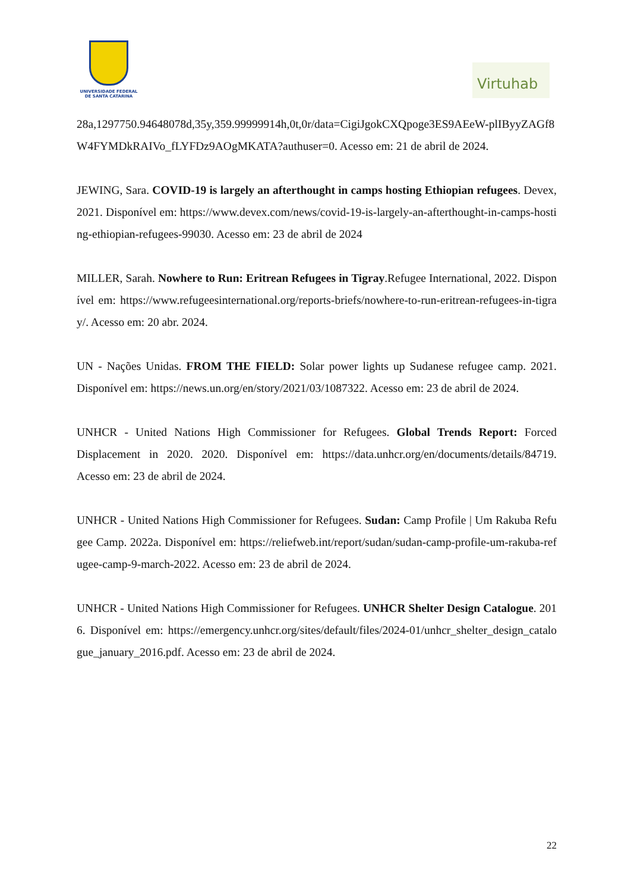UNIVERSIDADE FEDERAL
DE SANTA CATARINA
Virtuhab
28a,1297750.94648078d,35y,359.99999914h,0t,0r/data=CigiJgokCXQpoge3ES9AEeW-plIByyZAGf8W4FYMDkRAIVo_fLYFDz9AOgMKATA?authuser=0. Acesso em: 21 de abril de 2024.
JEWING, Sara. COVID-19 is largely an afterthought in camps hosting Ethiopian refugees. Devex, 2021. Disponível em: https://www.devex.com/news/covid-19-is-largely-an-afterthought-in-camps-hosting-ethiopian-refugees-99030. Acesso em: 23 de abril de 2024
MILLER, Sarah. Nowhere to Run: Eritrean Refugees in Tigray.Refugee International, 2022. Disponível em: https://www.refugeesinternational.org/reports-briefs/nowhere-to-run-eritrean-refugees-in-tigray/. Acesso em: 20 abr. 2024.
UN - Nações Unidas. FROM THE FIELD: Solar power lights up Sudanese refugee camp. 2021. Disponível em: https://news.un.org/en/story/2021/03/1087322. Acesso em: 23 de abril de 2024.
UNHCR - United Nations High Commissioner for Refugees. Global Trends Report: Forced Displacement in 2020. 2020. Disponível em: https://data.unhcr.org/en/documents/details/84719. Acesso em: 23 de abril de 2024.
UNHCR - United Nations High Commissioner for Refugees. Sudan: Camp Profile | Um Rakuba Refugee Camp. 2022a. Disponível em: https://reliefweb.int/report/sudan/sudan-camp-profile-um-rakuba-refugee-camp-9-march-2022. Acesso em: 23 de abril de 2024.
UNHCR - United Nations High Commissioner for Refugees. UNHCR Shelter Design Catalogue. 2016. Disponível em: https://emergency.unhcr.org/sites/default/files/2024-01/unhcr_shelter_design_catalogue_january_2016.pdf. Acesso em: 23 de abril de 2024.
22